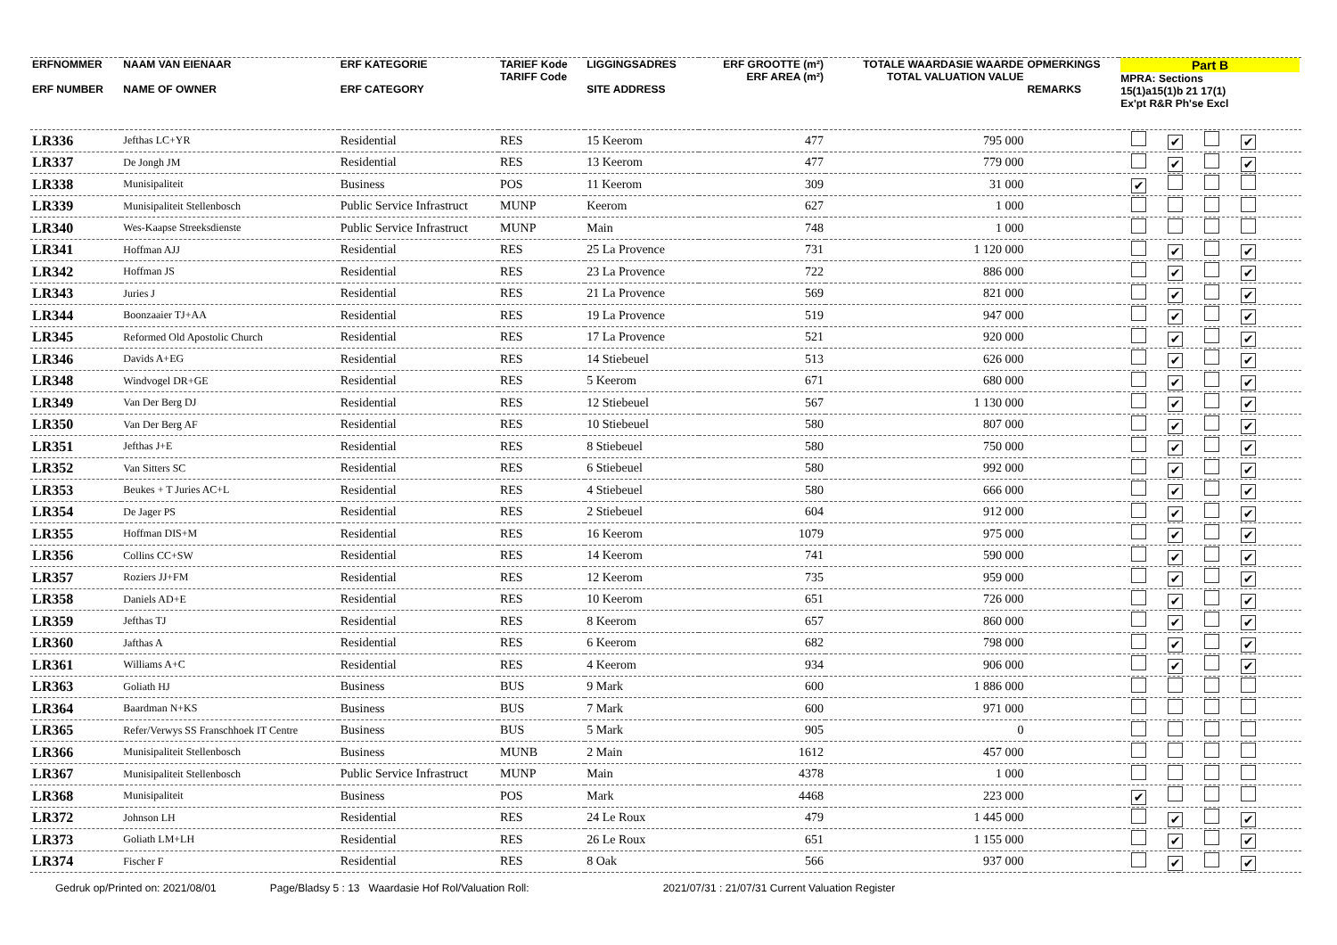| ERFNOMMER ERF NUMBER | NAAM VAN EIENAAR NAME OF OWNER | ERF KATEGORIE ERF CATEGORY | TARIEF Kode TARIFF Code | LIGGINGSADRES SITE ADDRESS | ERF GROOTTE (m²) ERF AREA (m²) | TOTALE WAARDASIE WAARDE TOTAL VALUATION VALUE | OPMERKINGS REMARKS | Part B MPRA: Sections 15(1)a15(1)b 21 17(1) Ex'pt R&R Ph'se Excl |
| --- | --- | --- | --- | --- | --- | --- | --- | --- |
| LR336 | Jefthas LC+YR | Residential | RES | 15 Keerom | 477 | 795 000 | | ✔ ✔ |
| LR337 | De Jongh JM | Residential | RES | 13 Keerom | 477 | 779 000 | | ✔ ✔ |
| LR338 | Munisipaliteit | Business | POS | 11 Keerom | 309 | 31 000 | | ✔ |
| LR339 | Munisipaliteit Stellenbosch | Public Service Infrastruct | MUNP | Keerom | 627 | 1 000 | | |
| LR340 | Wes-Kaapse Streeksdienste | Public Service Infrastruct | MUNP | Main | 748 | 1 000 | | |
| LR341 | Hoffman AJJ | Residential | RES | 25 La Provence | 731 | 1 120 000 | | ✔ ✔ |
| LR342 | Hoffman JS | Residential | RES | 23 La Provence | 722 | 886 000 | | ✔ ✔ |
| LR343 | Juries J | Residential | RES | 21 La Provence | 569 | 821 000 | | ✔ ✔ |
| LR344 | Boonzaaier TJ+AA | Residential | RES | 19 La Provence | 519 | 947 000 | | ✔ ✔ |
| LR345 | Reformed Old Apostolic Church | Residential | RES | 17 La Provence | 521 | 920 000 | | ✔ ✔ |
| LR346 | Davids A+EG | Residential | RES | 14 Stiebeuel | 513 | 626 000 | | ✔ ✔ |
| LR348 | Windvogel DR+GE | Residential | RES | 5 Keerom | 671 | 680 000 | | ✔ ✔ |
| LR349 | Van Der Berg DJ | Residential | RES | 12 Stiebeuel | 567 | 1 130 000 | | ✔ ✔ |
| LR350 | Van Der Berg AF | Residential | RES | 10 Stiebeuel | 580 | 807 000 | | ✔ ✔ |
| LR351 | Jefthas J+E | Residential | RES | 8 Stiebeuel | 580 | 750 000 | | ✔ ✔ |
| LR352 | Van Sitters SC | Residential | RES | 6 Stiebeuel | 580 | 992 000 | | ✔ ✔ |
| LR353 | Beukes + T Juries AC+L | Residential | RES | 4 Stiebeuel | 580 | 666 000 | | ✔ ✔ |
| LR354 | De Jager PS | Residential | RES | 2 Stiebeuel | 604 | 912 000 | | ✔ ✔ |
| LR355 | Hoffman DIS+M | Residential | RES | 16 Keerom | 1079 | 975 000 | | ✔ ✔ |
| LR356 | Collins CC+SW | Residential | RES | 14 Keerom | 741 | 590 000 | | ✔ ✔ |
| LR357 | Roziers JJ+FM | Residential | RES | 12 Keerom | 735 | 959 000 | | ✔ ✔ |
| LR358 | Daniels AD+E | Residential | RES | 10 Keerom | 651 | 726 000 | | ✔ ✔ |
| LR359 | Jefthas TJ | Residential | RES | 8 Keerom | 657 | 860 000 | | ✔ ✔ |
| LR360 | Jafthas A | Residential | RES | 6 Keerom | 682 | 798 000 | | ✔ ✔ |
| LR361 | Williams A+C | Residential | RES | 4 Keerom | 934 | 906 000 | | ✔ ✔ |
| LR363 | Goliath HJ | Business | BUS | 9 Mark | 600 | 1 886 000 | | |
| LR364 | Baardman N+KS | Business | BUS | 7 Mark | 600 | 971 000 | | |
| LR365 | Refer/Verwys SS Franschhoek IT Centre | Business | BUS | 5 Mark | 905 | 0 | | |
| LR366 | Munisipaliteit Stellenbosch | Business | MUNB | 2 Main | 1612 | 457 000 | | |
| LR367 | Munisipaliteit Stellenbosch | Public Service Infrastruct | MUNP | Main | 4378 | 1 000 | | |
| LR368 | Munisipaliteit | Business | POS | Mark | 4468 | 223 000 | | ✔ |
| LR372 | Johnson LH | Residential | RES | 24 Le Roux | 479 | 1 445 000 | | ✔ ✔ |
| LR373 | Goliath LM+LH | Residential | RES | 26 Le Roux | 651 | 1 155 000 | | ✔ ✔ |
| LR374 | Fischer F | Residential | RES | 8 Oak | 566 | 937 000 | | ✔ ✔ |
Gedruk op/Printed on: 2021/08/01 Page/Bladsy 5 : 13 Waardasie Hof Rol/Valuation Roll: 2021/07/31 : 21/07/31 Current Valuation Register